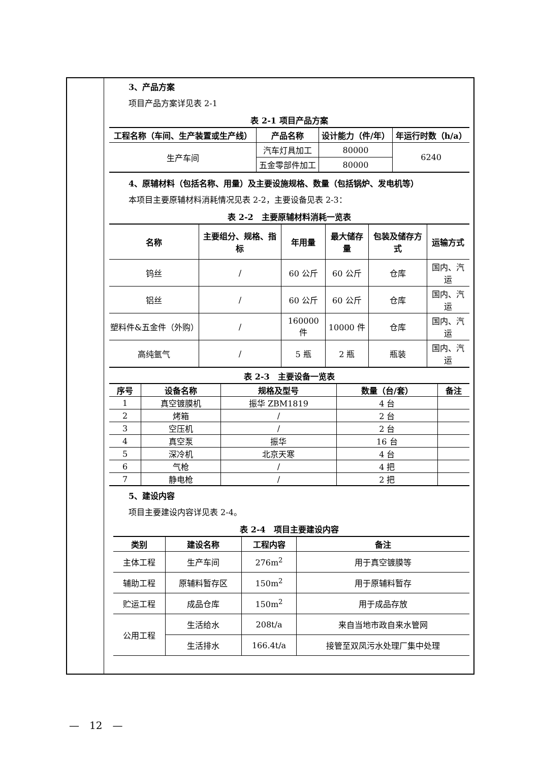3、产品方案
项目产品方案详见表 2-1
表 2-1 项目产品方案
| 工程名称（车间、生产装置或生产线） | 产品名称 | 设计能力（件/年） | 年运行时数（h/a） |
| --- | --- | --- | --- |
| 生产车间 | 汽车灯具加工 | 80000 | 6240 |
| | 五金零部件加工 | 80000 | |
4、原辅材料（包括名称、用量）及主要设施规格、数量（包括锅炉、发电机等）
本项目主要原辅材料消耗情况见表 2-2，主要设备见表 2-3：
表 2-2　主要原辅材料消耗一览表
| 名称 | 主要组分、规格、指标 | 年用量 | 最大储存量 | 包装及储存方式 | 运输方式 |
| --- | --- | --- | --- | --- | --- |
| 钨丝 | / | 60 公斤 | 60 公斤 | 仓库 | 国内、汽运 |
| 铝丝 | / | 60 公斤 | 60 公斤 | 仓库 | 国内、汽运 |
| 塑料件&五金件（外购） | / | 160000 件 | 10000 件 | 仓库 | 国内、汽运 |
| 高纯氩气 | / | 5 瓶 | 2 瓶 | 瓶装 | 国内、汽运 |
表 2-3　主要设备一览表
| 序号 | 设备名称 | 规格及型号 | 数量（台/套） | 备注 |
| --- | --- | --- | --- | --- |
| 1 | 真空镀膜机 | 振华 ZBM1819 | 4 台 | |
| 2 | 烤箱 | / | 2 台 | |
| 3 | 空压机 | / | 2 台 | |
| 4 | 真空泵 | 振华 | 16 台 | |
| 5 | 深冷机 | 北京天寒 | 4 台 | |
| 6 | 气枪 | / | 4 把 | |
| 7 | 静电枪 | / | 2 把 | |
5、建设内容
项目主要建设内容详见表 2-4。
表 2-4　项目主要建设内容
| 类别 | 建设名称 | 工程内容 | 备注 |
| --- | --- | --- | --- |
| 主体工程 | 生产车间 | 276m<sup>2</sup> | 用于真空镀膜等 |
| 辅助工程 | 原辅料暂存区 | 150m<sup>2</sup> | 用于原辅料暂存 |
| 贮运工程 | 成品仓库 | 150m<sup>2</sup> | 用于成品存放 |
| 公用工程 | 生活给水 | 208t/a | 来自当地市政自来水管网 |
| | 生活排水 | 166.4t/a | 接管至双凤污水处理厂集中处理 |
—　12　—